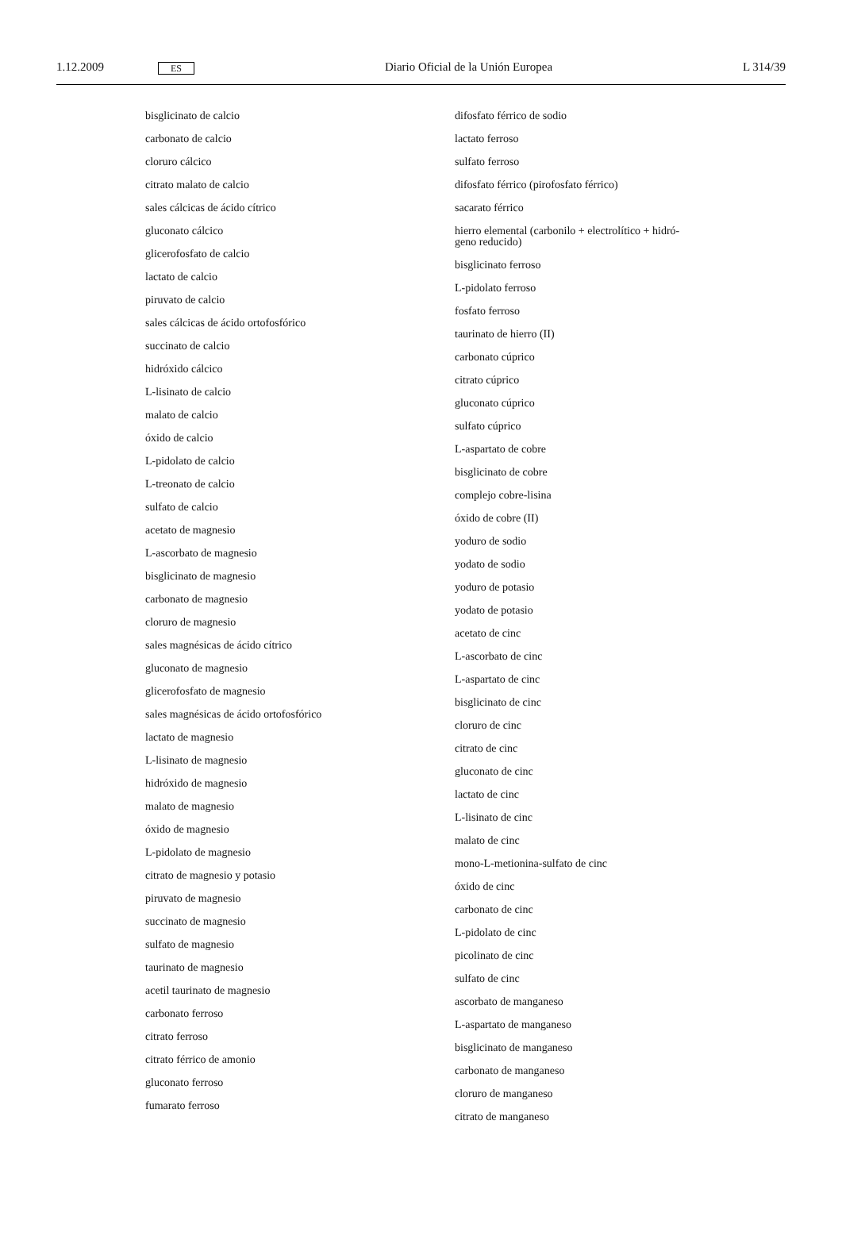1.12.2009 ES Diario Oficial de la Unión Europea L 314/39
bisglicinato de calcio
carbonato de calcio
cloruro cálcico
citrato malato de calcio
sales cálcicas de ácido cítrico
gluconato cálcico
glicerofosfato de calcio
lactato de calcio
piruvato de calcio
sales cálcicas de ácido ortofosfórico
succinato de calcio
hidróxido cálcico
L-lisinato de calcio
malato de calcio
óxido de calcio
L-pidolato de calcio
L-treonato de calcio
sulfato de calcio
acetato de magnesio
L-ascorbato de magnesio
bisglicinato de magnesio
carbonato de magnesio
cloruro de magnesio
sales magnésicas de ácido cítrico
gluconato de magnesio
glicerofosfato de magnesio
sales magnésicas de ácido ortofosfórico
lactato de magnesio
L-lisinato de magnesio
hidróxido de magnesio
malato de magnesio
óxido de magnesio
L-pidolato de magnesio
citrato de magnesio y potasio
piruvato de magnesio
succinato de magnesio
sulfato de magnesio
taurinato de magnesio
acetil taurinato de magnesio
carbonato ferroso
citrato ferroso
citrato férrico de amonio
gluconato ferroso
fumarato ferroso
difosfato férrico de sodio
lactato ferroso
sulfato ferroso
difosfato férrico (pirofosfato férrico)
sacarato férrico
hierro elemental (carbonilo + electrolítico + hidró-
geno reducido)
bisglicinato ferroso
L-pidolato ferroso
fosfato ferroso
taurinato de hierro (II)
carbonato cúprico
citrato cúprico
gluconato cúprico
sulfato cúprico
L-aspartato de cobre
bisglicinato de cobre
complejo cobre-lisina
óxido de cobre (II)
yoduro de sodio
yodato de sodio
yoduro de potasio
yodato de potasio
acetato de cinc
L-ascorbato de cinc
L-aspartato de cinc
bisglicinato de cinc
cloruro de cinc
citrato de cinc
gluconato de cinc
lactato de cinc
L-lisinato de cinc
malato de cinc
mono-L-metionina-sulfato de cinc
óxido de cinc
carbonato de cinc
L-pidolato de cinc
picolinato de cinc
sulfato de cinc
ascorbato de manganeso
L-aspartato de manganeso
bisglicinato de manganeso
carbonato de manganeso
cloruro de manganeso
citrato de manganeso